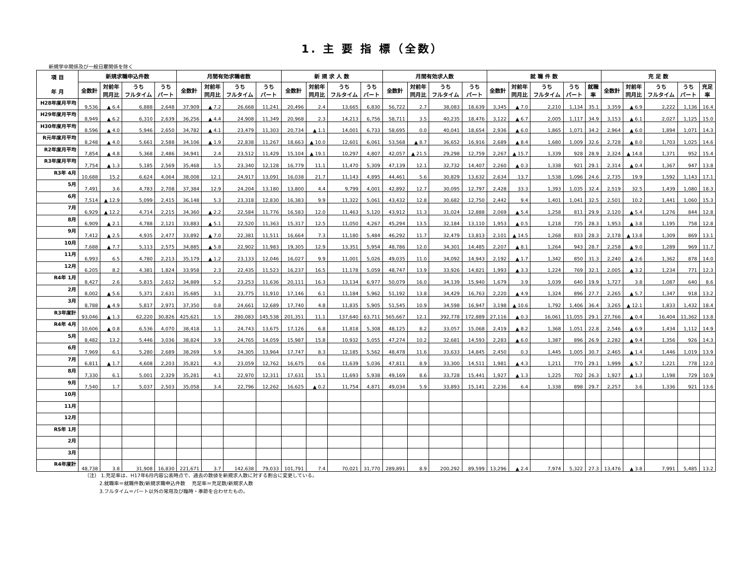1. 主 要 指 標（全数）
新規学卒関係及び一般日雇関係を除く
| 項 目 年 月 | 新規求職申込件数 | | | | 月間有効求職者数 | | | | 新 規 求 人 数 | | | | 月間有効求人数 | | | | 就 職 件 数 | | | | | 充 足 数 | | | | |
| --- | --- | --- | --- | --- | --- | --- | --- | --- | --- | --- | --- | --- | --- | --- | --- | --- | --- | --- | --- | --- | --- | --- | --- | --- | --- | --- |
| | 全数計 | 対前年 同月比 | うち フルタイム | うち パート | 全数計 | 対前年 同月比 | うち フルタイム | うち パート | 全数計 | 対前年 同月比 | うち フルタイム | うち パート | 全数計 | 対前年 同月比 | うち フルタイム | うち パート | 全数計 | 対前年 同月比 | うち フルタイム | うち パート | 就職 率 | 全数計 | 対前年 同月比 | うち フルタイム | うち パート | 充足 率 |
| H28年度月平均 | 9,536 | ▲ 6.4 | 6,888 | 2,648 | 37,909 | ▲ 7.2 | 26,668 | 11,241 | 20,496 | 2.4 | 13,665 | 6,830 | 56,722 | 2.7 | 38,083 | 18,639 | 3,345 | ▲ 7.0 | 2,210 | 1,134 | 35.1 | 3,359 | ▲ 6.9 | 2,222 | 1,136 | 16.4 |
| H29年度月平均 | 8,949 | ▲ 6.2 | 6,310 | 2,639 | 36,256 | ▲ 4.4 | 24,908 | 11,349 | 20,968 | 2.3 | 14,213 | 6,756 | 58,711 | 3.5 | 40,235 | 18,476 | 3,122 | ▲ 6.7 | 2,005 | 1,117 | 34.9 | 3,153 | ▲ 6.1 | 2,027 | 1,125 | 15.0 |
| H30年度月平均 | 8,596 | ▲ 4.0 | 5,946 | 2,650 | 34,782 | ▲ 4.1 | 23,479 | 11,303 | 20,734 | ▲ 1.1 | 14,001 | 6,733 | 58,695 | 0.0 | 40,041 | 18,654 | 2,936 | ▲ 6.0 | 1,865 | 1,071 | 34.2 | 2,964 | ▲ 6.0 | 1,894 | 1,071 | 14.3 |
| R元年度月平均 | 8,248 | ▲ 4.0 | 5,661 | 2,588 | 34,106 | ▲ 1.9 | 22,838 | 11,267 | 18,663 | ▲ 10.0 | 12,601 | 6,061 | 53,568 | ▲ 8.7 | 36,652 | 16,916 | 2,689 | ▲ 8.4 | 1,680 | 1,009 | 32.6 | 2,728 | ▲ 8.0 | 1,703 | 1,025 | 14.6 |
| R2年度月平均 | 7,854 | ▲ 4.8 | 5,368 | 2,486 | 34,941 | 2.4 | 23,512 | 11,429 | 15,104 | ▲ 19.1 | 10,297 | 4,807 | 42,057 | ▲ 21.5 | 29,298 | 12,759 | 2,267 | ▲ 15.7 | 1,339 | 928 | 28.9 | 2,324 | ▲ 14.8 | 1,371 | 952 | 15.4 |
| R3年度月平均 | 7,754 | ▲ 1.3 | 5,185 | 2,569 | 35,468 | 1.5 | 23,340 | 12,128 | 16,779 | 11.1 | 11,470 | 5,309 | 47,139 | 12.1 | 32,732 | 14,407 | 2,260 | ▲ 0.3 | 1,338 | 921 | 29.1 | 2,314 | ▲ 0.4 | 1,367 | 947 | 13.8 |
| R3年 4月 | 10,688 | 15.2 | 6,624 | 4,064 | 38,008 | 12.1 | 24,917 | 13,091 | 16,038 | 21.7 | 11,143 | 4,895 | 44,461 | 5.6 | 30,829 | 13,632 | 2,634 | 13.7 | 1,538 | 1,096 | 24.6 | 2,735 | 19.9 | 1,592 | 1,143 | 17.1 |
| 5月 | 7,491 | 3.6 | 4,783 | 2,708 | 37,384 | 12.9 | 24,204 | 13,180 | 13,800 | 4.4 | 9,799 | 4,001 | 42,892 | 12.7 | 30,095 | 12,797 | 2,428 | 33.3 | 1,393 | 1,035 | 32.4 | 2,519 | 32.5 | 1,439 | 1,080 | 18.3 |
| 6月 | 7,514 | ▲ 12.9 | 5,099 | 2,415 | 36,148 | 5.3 | 23,318 | 12,830 | 16,383 | 9.9 | 11,322 | 5,061 | 43,432 | 12.8 | 30,682 | 12,750 | 2,442 | 9.4 | 1,401 | 1,041 | 32.5 | 2,501 | 10.2 | 1,441 | 1,060 | 15.3 |
| 7月 | 6,929 | ▲ 12.2 | 4,714 | 2,215 | 34,360 | ▲ 2.2 | 22,584 | 11,776 | 16,583 | 12.0 | 11,463 | 5,120 | 43,912 | 11.3 | 31,024 | 12,888 | 2,069 | ▲ 5.4 | 1,258 | 811 | 29.9 | 2,120 | ▲ 5.4 | 1,276 | 844 | 12.8 |
| 8月 | 6,909 | ▲ 2.1 | 4,788 | 2,121 | 33,883 | ▲ 5.1 | 22,520 | 11,363 | 15,317 | 12.5 | 11,050 | 4,267 | 45,294 | 13.5 | 32,184 | 13,110 | 1,953 | ▲ 0.5 | 1,218 | 735 | 28.3 | 1,953 | ▲ 3.8 | 1,195 | 758 | 12.8 |
| 9月 | 7,412 | ▲ 2.5 | 4,935 | 2,477 | 33,892 | ▲ 7.0 | 22,381 | 11,511 | 16,664 | 7.3 | 11,180 | 5,484 | 46,292 | 11.7 | 32,479 | 13,813 | 2,101 | ▲ 14.5 | 1,268 | 833 | 28.3 | 2,178 | ▲ 13.8 | 1,309 | 869 | 13.1 |
| 10月 | 7,688 | ▲ 7.7 | 5,113 | 2,575 | 34,885 | ▲ 5.8 | 22,902 | 11,983 | 19,305 | 12.9 | 13,351 | 5,954 | 48,786 | 12.0 | 34,301 | 14,485 | 2,207 | ▲ 8.1 | 1,264 | 943 | 28.7 | 2,258 | ▲ 9.0 | 1,289 | 969 | 11.7 |
| 11月 | 6,993 | 6.5 | 4,780 | 2,213 | 35,179 | ▲ 1.2 | 23,133 | 12,046 | 16,027 | 9.9 | 11,001 | 5,026 | 49,035 | 11.0 | 34,092 | 14,943 | 2,192 | ▲ 1.7 | 1,342 | 850 | 31.3 | 2,240 | ▲ 2.6 | 1,362 | 878 | 14.0 |
| 12月 | 6,205 | 8.2 | 4,381 | 1,824 | 33,958 | 2.3 | 22,435 | 11,523 | 16,237 | 16.5 | 11,178 | 5,059 | 48,747 | 13.9 | 33,926 | 14,821 | 1,993 | ▲ 3.3 | 1,224 | 769 | 32.1 | 2,005 | ▲ 3.2 | 1,234 | 771 | 12.3 |
| R4年 1月 | 8,427 | 2.6 | 5,815 | 2,612 | 34,889 | 5.2 | 23,253 | 11,636 | 20,111 | 16.3 | 13,134 | 6,977 | 50,079 | 16.0 | 34,139 | 15,940 | 1,679 | 3.9 | 1,039 | 640 | 19.9 | 1,727 | 3.8 | 1,087 | 640 | 8.6 |
| 2月 | 8,002 | ▲ 5.6 | 5,371 | 2,631 | 35,685 | 3.1 | 23,775 | 11,910 | 17,146 | 6.1 | 11,184 | 5,962 | 51,192 | 13.8 | 34,429 | 16,763 | 2,220 | ▲ 4.9 | 1,324 | 896 | 27.7 | 2,265 | ▲ 5.7 | 1,347 | 918 | 13.2 |
| 3月 | 8,788 | ▲ 4.9 | 5,817 | 2,971 | 37,350 | 0.8 | 24,661 | 12,689 | 17,740 | 4.8 | 11,835 | 5,905 | 51,545 | 10.9 | 34,598 | 16,947 | 3,198 | ▲ 10.6 | 1,792 | 1,406 | 36.4 | 3,265 | ▲ 12.1 | 1,833 | 1,432 | 18.4 |
| R3年度計 | 93,046 | ▲ 1.3 | 62,220 | 30,826 | 425,621 | 1.5 | 280,083 | 145,538 | 201,351 | 11.1 | 137,640 | 63,711 | 565,667 | 12.1 | 392,778 | 172,889 | 27,116 | ▲ 0.3 | 16,061 | 11,055 | 29.1 | 27,766 | ▲ 0.4 | 16,404 | 11,362 | 13.8 |
| R4年 4月 | 10,606 | ▲ 0.8 | 6,536 | 4,070 | 38,418 | 1.1 | 24,743 | 13,675 | 17,126 | 6.8 | 11,818 | 5,308 | 48,125 | 8.2 | 33,057 | 15,068 | 2,419 | ▲ 8.2 | 1,368 | 1,051 | 22.8 | 2,546 | ▲ 6.9 | 1,434 | 1,112 | 14.9 |
| 5月 | 8,482 | 13.2 | 5,446 | 3,036 | 38,824 | 3.9 | 24,765 | 14,059 | 15,987 | 15.8 | 10,932 | 5,055 | 47,274 | 10.2 | 32,681 | 14,593 | 2,283 | ▲ 6.0 | 1,387 | 896 | 26.9 | 2,282 | ▲ 9.4 | 1,356 | 926 | 14.3 |
| 6月 | 7,969 | 6.1 | 5,280 | 2,689 | 38,269 | 5.9 | 24,305 | 13,964 | 17,747 | 8.3 | 12,185 | 5,562 | 48,478 | 11.6 | 33,633 | 14,845 | 2,450 | 0.3 | 1,445 | 1,005 | 30.7 | 2,465 | ▲ 1.4 | 1,446 | 1,019 | 13.9 |
| 7月 | 6,811 | ▲ 1.7 | 4,608 | 2,203 | 35,821 | 4.3 | 23,059 | 12,762 | 16,675 | 0.6 | 11,639 | 5,036 | 47,811 | 8.9 | 33,300 | 14,511 | 1,981 | ▲ 4.3 | 1,211 | 770 | 29.1 | 1,999 | ▲ 5.7 | 1,221 | 778 | 12.0 |
| 8月 | 7,330 | 6.1 | 5,001 | 2,329 | 35,281 | 4.1 | 22,970 | 12,311 | 17,631 | 15.1 | 11,693 | 5,938 | 49,169 | 8.6 | 33,728 | 15,441 | 1,927 | ▲ 1.3 | 1,225 | 702 | 26.3 | 1,927 | ▲ 1.3 | 1,198 | 729 | 10.9 |
| 9月 | 7,540 | 1.7 | 5,037 | 2,503 | 35,058 | 3.4 | 22,796 | 12,262 | 16,625 | ▲ 0.2 | 11,754 | 4,871 | 49,034 | 5.9 | 33,893 | 15,141 | 2,236 | 6.4 | 1,338 | 898 | 29.7 | 2,257 | 3.6 | 1,336 | 921 | 13.6 |
| 10月 | | | | | | | | | | | | | | | | | | | | | | | | | | |
| 11月 | | | | | | | | | | | | | | | | | | | | | | | | | | |
| 12月 | | | | | | | | | | | | | | | | | | | | | | | | | | |
| R5年 1月 | | | | | | | | | | | | | | | | | | | | | | | | | | |
| 2月 | | | | | | | | | | | | | | | | | | | | | | | | | | |
| 3月 | | | | | | | | | | | | | | | | | | | | | | | | | | |
| R4年度計 | 48,738 | 3.8 | 31,908 | 16,830 | 221,671 | 3.7 | 142,638 | 79,033 | 101,791 | 7.4 | 70,021 | 31,770 | 289,891 | 8.9 | 200,292 | 89,599 | 13,296 | ▲ 2.4 | 7,974 | 5,322 | 27.3 | 13,476 | ▲ 3.8 | 7,991 | 5,485 | 13.2 |
（注） 1.充足率は、H17年6月内容公表時点で、過去の数値を新規求人数に対する割合に変更している。
   2.就職率＝就職件数/新規求職申込件数　 充足率＝充足数/新規求人数
   3.フルタイム＝パート以外の常用及び臨時・季節を合わせたもの。